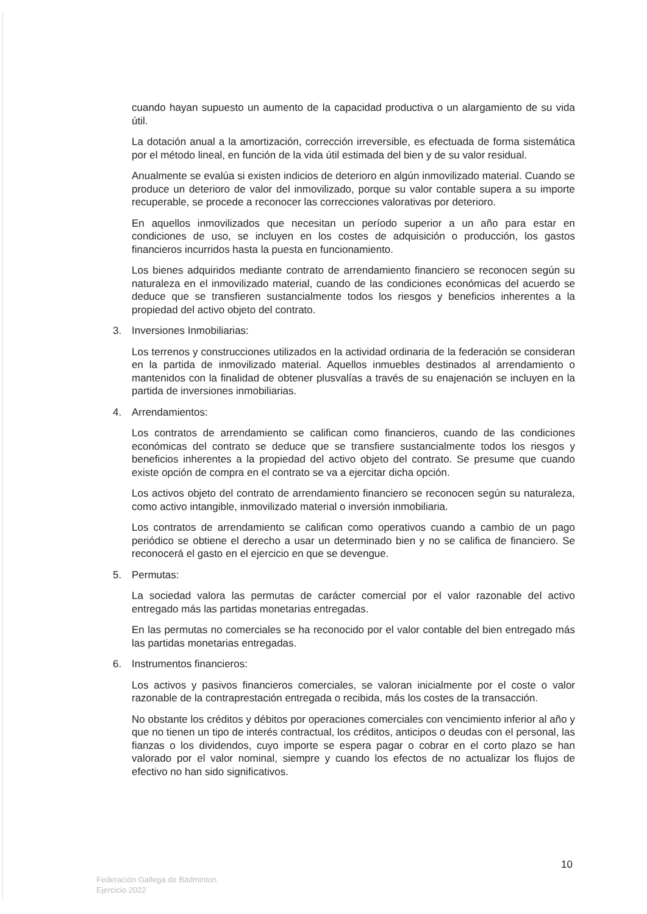cuando hayan supuesto un aumento de la capacidad productiva o un alargamiento de su vida útil.
La dotación anual a la amortización, corrección irreversible, es efectuada de forma sistemática por el método lineal, en función de la vida útil estimada del bien y de su valor residual.
Anualmente se evalúa si existen indicios de deterioro en algún inmovilizado material. Cuando se produce un deterioro de valor del inmovilizado, porque su valor contable supera a su importe recuperable, se procede a reconocer las correcciones valorativas por deterioro.
En aquellos inmovilizados que necesitan un período superior a un año para estar en condiciones de uso, se incluyen en los costes de adquisición o producción, los gastos financieros incurridos hasta la puesta en funcionamiento.
Los bienes adquiridos mediante contrato de arrendamiento financiero se reconocen según su naturaleza en el inmovilizado material, cuando de las condiciones económicas del acuerdo se deduce que se transfieren sustancialmente todos los riesgos y beneficios inherentes a la propiedad del activo objeto del contrato.
3. Inversiones Inmobiliarias:
Los terrenos y construcciones utilizados en la actividad ordinaria de la federación se consideran en la partida de inmovilizado material. Aquellos inmuebles destinados al arrendamiento o mantenidos con la finalidad de obtener plusvalías a través de su enajenación se incluyen en la partida de inversiones inmobiliarias.
4. Arrendamientos:
Los contratos de arrendamiento se califican como financieros, cuando de las condiciones económicas del contrato se deduce que se transfiere sustancialmente todos los riesgos y beneficios inherentes a la propiedad del activo objeto del contrato. Se presume que cuando existe opción de compra en el contrato se va a ejercitar dicha opción.
Los activos objeto del contrato de arrendamiento financiero se reconocen según su naturaleza, como activo intangible, inmovilizado material o inversión inmobiliaria.
Los contratos de arrendamiento se califican como operativos cuando a cambio de un pago periódico se obtiene el derecho a usar un determinado bien y no se califica de financiero. Se reconocerá el gasto en el ejercicio en que se devengue.
5. Permutas:
La sociedad valora las permutas de carácter comercial por el valor razonable del activo entregado más las partidas monetarias entregadas.
En las permutas no comerciales se ha reconocido por el valor contable del bien entregado más las partidas monetarias entregadas.
6. Instrumentos financieros:
Los activos y pasivos financieros comerciales, se valoran inicialmente por el coste o valor razonable de la contraprestación entregada o recibida, más los costes de la transacción.
No obstante los créditos y débitos por operaciones comerciales con vencimiento inferior al año y que no tienen un tipo de interés contractual, los créditos, anticipos o deudas con el personal, las fianzas o los dividendos, cuyo importe se espera pagar o cobrar en el corto plazo se han valorado por el valor nominal, siempre y cuando los efectos de no actualizar los flujos de efectivo no han sido significativos.
10
Federación Gallega de Bádminton
Ejercicio 2022